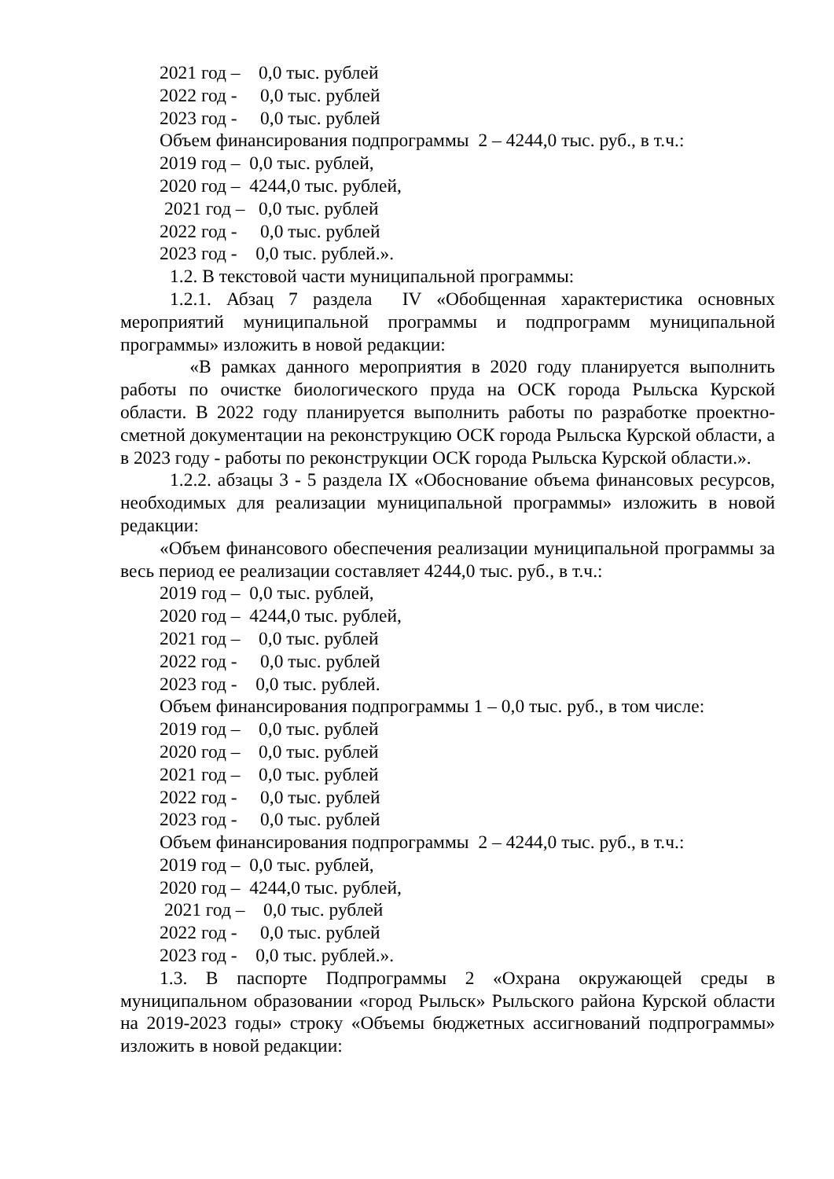2021 год – 0,0 тыс. рублей
2022 год - 0,0 тыс. рублей
2023 год - 0,0 тыс. рублей
Объем финансирования подпрограммы 2 – 4244,0 тыс. руб., в т.ч.:
2019 год – 0,0 тыс. рублей,
2020 год – 4244,0 тыс. рублей,
2021 год – 0,0 тыс. рублей
2022 год - 0,0 тыс. рублей
2023 год - 0,0 тыс. рублей.».
1.2. В текстовой части муниципальной программы:
1.2.1. Абзац 7 раздела IV «Обобщенная характеристика основных мероприятий муниципальной программы и подпрограмм муниципальной программы» изложить в новой редакции:
«В рамках данного мероприятия в 2020 году планируется выполнить работы по очистке биологического пруда на ОСК города Рыльска Курской области. В 2022 году планируется выполнить работы по разработке проектно-сметной документации на реконструкцию ОСК города Рыльска Курской области, а в 2023 году - работы по реконструкции ОСК города Рыльска Курской области.».
1.2.2. абзацы 3 - 5 раздела IX «Обоснование объема финансовых ресурсов, необходимых для реализации муниципальной программы» изложить в новой редакции:
«Объем финансового обеспечения реализации муниципальной программы за весь период ее реализации составляет 4244,0 тыс. руб., в т.ч.:
2019 год – 0,0 тыс. рублей,
2020 год – 4244,0 тыс. рублей,
2021 год – 0,0 тыс. рублей
2022 год - 0,0 тыс. рублей
2023 год - 0,0 тыс. рублей.
Объем финансирования подпрограммы 1 – 0,0 тыс. руб., в том числе:
2019 год – 0,0 тыс. рублей
2020 год – 0,0 тыс. рублей
2021 год – 0,0 тыс. рублей
2022 год - 0,0 тыс. рублей
2023 год - 0,0 тыс. рублей
Объем финансирования подпрограммы 2 – 4244,0 тыс. руб., в т.ч.:
2019 год – 0,0 тыс. рублей,
2020 год – 4244,0 тыс. рублей,
2021 год – 0,0 тыс. рублей
2022 год - 0,0 тыс. рублей
2023 год - 0,0 тыс. рублей.».
1.3. В паспорте Подпрограммы 2 «Охрана окружающей среды в муниципальном образовании «город Рыльск» Рыльского района Курской области на 2019-2023 годы» строку «Объемы бюджетных ассигнований подпрограммы» изложить в новой редакции: